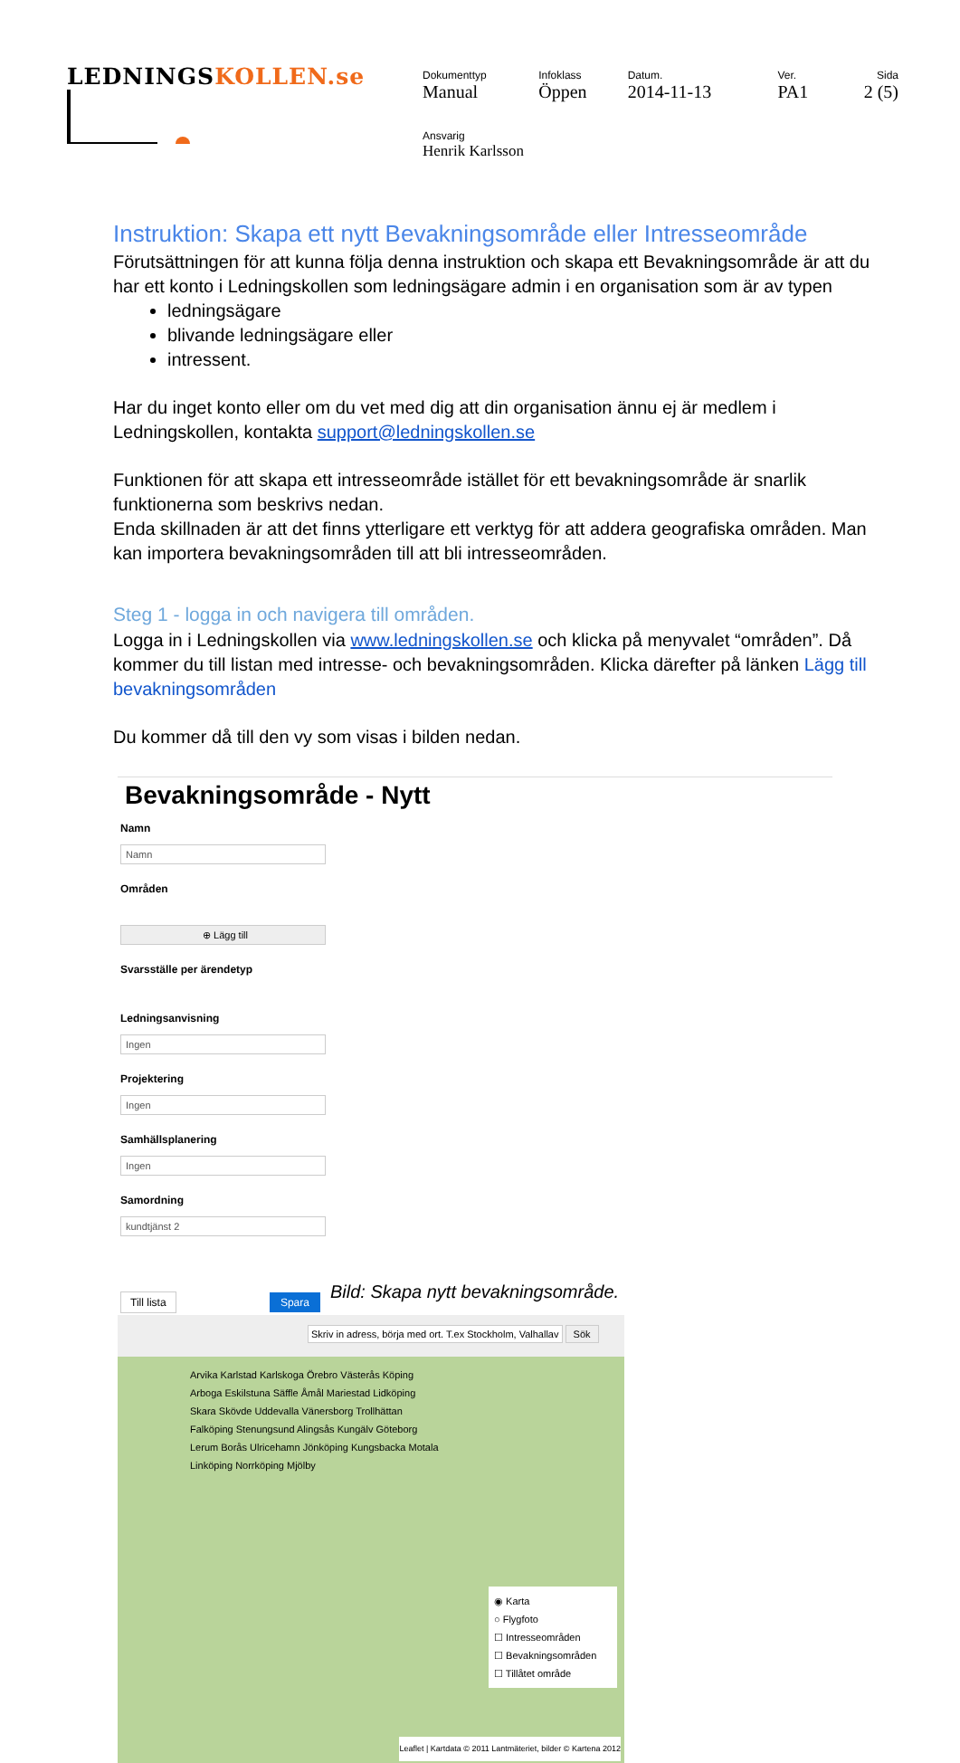LEDNINGSKOLLEN.se
| Dokumenttyp Manual | Infoklass Öppen | Datum. 2014-11-13 | Ver. PA1 | Sida 2 (5) |
| Ansvarig Henrik Karlsson | | | | |
Instruktion: Skapa ett nytt Bevakningsområde eller Intresseområde
Förutsättningen för att kunna följa denna instruktion och skapa ett Bevakningsområde är att du har ett konto i Ledningskollen som ledningsägare admin i en organisation som är av typen
ledningsägare
blivande ledningsägare eller
intressent.
Har du inget konto eller om du vet med dig att din organisation ännu ej är medlem i Ledningskollen, kontakta support@ledningskollen.se
Funktionen för att skapa ett intresseområde istället för ett bevakningsområde är snarlik funktionerna som beskrivs nedan.
Enda skillnaden är att det finns ytterligare ett verktyg för att addera geografiska områden. Man kan importera bevakningsområden till att bli intresseområden.
Steg 1 - logga in och navigera till områden.
Logga in i Ledningskollen via www.ledningskollen.se och klicka på menyvalet “områden”. Då kommer du till listan med intresse- och bevakningsområden. Klicka därefter på länken Lägg till bevakningsområden
Du kommer då till den vy som visas i bilden nedan.
Bevakningsområde - Nytt
Namn
Namn
Områden
⊕ Lägg till
Svarsställe per ärendetyp
Ledningsanvisning
Ingen
Projektering
Ingen
Samhällsplanering
Ingen
Samordning
kundtjänst 2
Till lista Spara
Skriv in adress, börja med ort. T.ex Stockholm, Valhallav Sök
Arvika Karlstad Karlskoga Örebro Västerås Köping Arboga Eskilstuna Säffle Åmål Mariestad Lidköping Skara Skövde Uddevalla Vänersborg Trollhättan Falköping Stenungsund Alingsås Kungälv Göteborg Lerum Borås Ulricehamn Jönköping Kungsbacka Motala Linköping Norrköping Mjölby
◉ Karta
○ Flygfoto
☐ Intresseområden
☐ Bevakningsområden
☐ Tillåtet område
Leaflet | Kartdata © 2011 Lantmäteriet, bilder © Kartena 2012
Bild: Skapa nytt bevakningsområde.